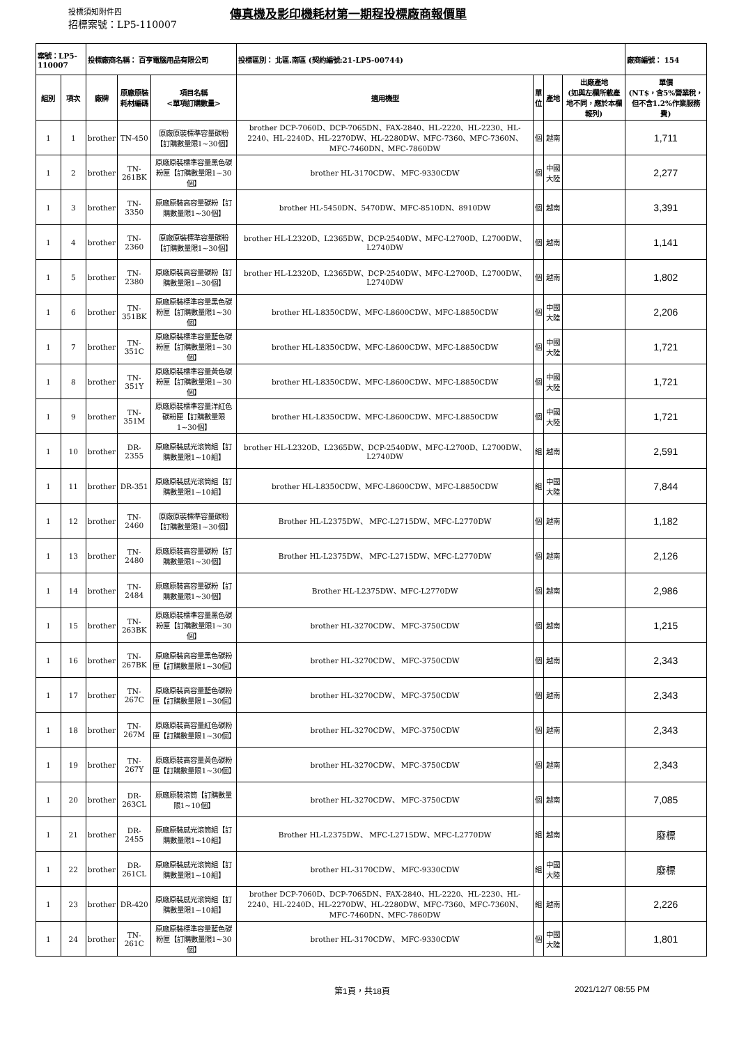投標須知附件四
傳真機及影印機耗材第一期程投標廠商報價單
招標案號：LP5-110007
| 案號：LP5-110007 | | 投標廠商名稱： 百亨電腦用品有限公司 | | | 投標區別： 北區.南區 (契約編號:21-LP5-00744) | | | | 廠商編號： 154 |
| 組別 | 項次 | 廠牌 | 原廠原裝 耗材編碼 | 項目名稱 <單項訂購數量> | 適用機型 | 單 位 | 產地 | 出廠產地 (如與左欄所載產地不同，應於本欄報列) | 單價 (NT$，含5%營業稅，但不含1.2%作業服務費) |
| 1 | 1 | brother | TN-450 | 原廠原裝標準容量碳粉【訂購數量限1~30個】 | brother DCP-7060D、DCP-7065DN、FAX-2840、HL-2220、HL-2230、HL-2240、HL-2240D、HL-2270DW、HL-2280DW、MFC-7360、MFC-7360N、MFC-7460DN、MFC-7860DW | 個 | 越南 | | 1,711 |
| 1 | 2 | brother | TN-261BK | 原廠原裝標準容量黑色碳粉匣【訂購數量限1~30個】 | brother HL-3170CDW、 MFC-9330CDW | 個 | 中國大陸 | | 2,277 |
| 1 | 3 | brother | TN-3350 | 原廠原裝高容量碳粉【訂購數量限1~30個】 | brother HL-5450DN、5470DW、MFC-8510DN、8910DW | 個 | 越南 | | 3,391 |
| 1 | 4 | brother | TN-2360 | 原廠原裝標準容量碳粉【訂購數量限1~30個】 | brother HL-L2320D、L2365DW、DCP-2540DW、MFC-L2700D、L2700DW、L2740DW | 個 | 越南 | | 1,141 |
| 1 | 5 | brother | TN-2380 | 原廠原裝高容量碳粉【訂購數量限1~30個】 | brother HL-L2320D、L2365DW、DCP-2540DW、MFC-L2700D、L2700DW、L2740DW | 個 | 越南 | | 1,802 |
| 1 | 6 | brother | TN-351BK | 原廠原裝標準容量黑色碳粉匣【訂購數量限1~30個】 | brother HL-L8350CDW、MFC-L8600CDW、MFC-L8850CDW | 個 | 中國大陸 | | 2,206 |
| 1 | 7 | brother | TN-351C | 原廠原裝標準容量藍色碳粉匣【訂購數量限1~30個】 | brother HL-L8350CDW、MFC-L8600CDW、MFC-L8850CDW | 個 | 中國大陸 | | 1,721 |
| 1 | 8 | brother | TN-351Y | 原廠原裝標準容量黃色碳粉匣【訂購數量限1~30個】 | brother HL-L8350CDW、MFC-L8600CDW、MFC-L8850CDW | 個 | 中國大陸 | | 1,721 |
| 1 | 9 | brother | TN-351M | 原廠原裝標準容量洋紅色碳粉匣【訂購數量限1~30個】 | brother HL-L8350CDW、MFC-L8600CDW、MFC-L8850CDW | 個 | 中國大陸 | | 1,721 |
| 1 | 10 | brother | DR-2355 | 原廠原裝感光滾筒組【訂購數量限1~10組】 | brother HL-L2320D、L2365DW、DCP-2540DW、MFC-L2700D、L2700DW、L2740DW | 組 | 越南 | | 2,591 |
| 1 | 11 | brother | DR-351 | 原廠原裝感光滾筒組【訂購數量限1~10組】 | brother HL-L8350CDW、MFC-L8600CDW、MFC-L8850CDW | 組 | 中國大陸 | | 7,844 |
| 1 | 12 | brother | TN-2460 | 原廠原裝標準容量碳粉【訂購數量限1~30個】 | Brother HL-L2375DW、 MFC-L2715DW、MFC-L2770DW | 個 | 越南 | | 1,182 |
| 1 | 13 | brother | TN-2480 | 原廠原裝高容量碳粉【訂購數量限1~30個】 | Brother HL-L2375DW、 MFC-L2715DW、MFC-L2770DW | 個 | 越南 | | 2,126 |
| 1 | 14 | brother | TN-2484 | 原廠原裝高容量碳粉【訂購數量限1~30個】 | Brother HL-L2375DW、MFC-L2770DW | 個 | 越南 | | 2,986 |
| 1 | 15 | brother | TN-263BK | 原廠原裝標準容量黑色碳粉匣【訂購數量限1~30個】 | brother HL-3270CDW、 MFC-3750CDW | 個 | 越南 | | 1,215 |
| 1 | 16 | brother | TN-267BK | 原廠原裝高容量黑色碳粉匣【訂購數量限1~30個】 | brother HL-3270CDW、 MFC-3750CDW | 個 | 越南 | | 2,343 |
| 1 | 17 | brother | TN-267C | 原廠原裝高容量藍色碳粉匣【訂購數量限1~30個】 | brother HL-3270CDW、 MFC-3750CDW | 個 | 越南 | | 2,343 |
| 1 | 18 | brother | TN-267M | 原廠原裝高容量紅色碳粉匣【訂購數量限1~30個】 | brother HL-3270CDW、 MFC-3750CDW | 個 | 越南 | | 2,343 |
| 1 | 19 | brother | TN-267Y | 原廠原裝高容量黃色碳粉匣【訂購數量限1~30個】 | brother HL-3270CDW、 MFC-3750CDW | 個 | 越南 | | 2,343 |
| 1 | 20 | brother | DR-263CL | 原廠原裝滾筒【訂購數量限1~10個】 | brother HL-3270CDW、 MFC-3750CDW | 個 | 越南 | | 7,085 |
| 1 | 21 | brother | DR-2455 | 原廠原裝感光滾筒組【訂購數量限1~10組】 | Brother HL-L2375DW、 MFC-L2715DW、MFC-L2770DW | 組 | 越南 | | 廢標 |
| 1 | 22 | brother | DR-261CL | 原廠原裝感光滾筒組【訂購數量限1~10組】 | brother HL-3170CDW、 MFC-9330CDW | 組 | 中國大陸 | | 廢標 |
| 1 | 23 | brother | DR-420 | 原廠原裝感光滾筒組【訂購數量限1~10組】 | brother DCP-7060D、DCP-7065DN、FAX-2840、HL-2220、HL-2230、HL-2240、HL-2240D、HL-2270DW、HL-2280DW、MFC-7360、MFC-7360N、MFC-7460DN、MFC-7860DW | 組 | 越南 | | 2,226 |
| 1 | 24 | brother | TN-261C | 原廠原裝標準容量藍色碳粉匣【訂購數量限1~30個】 | brother HL-3170CDW、 MFC-9330CDW | 個 | 中國大陸 | | 1,801 |
第1頁，共18頁 2021/12/7 08:55 PM